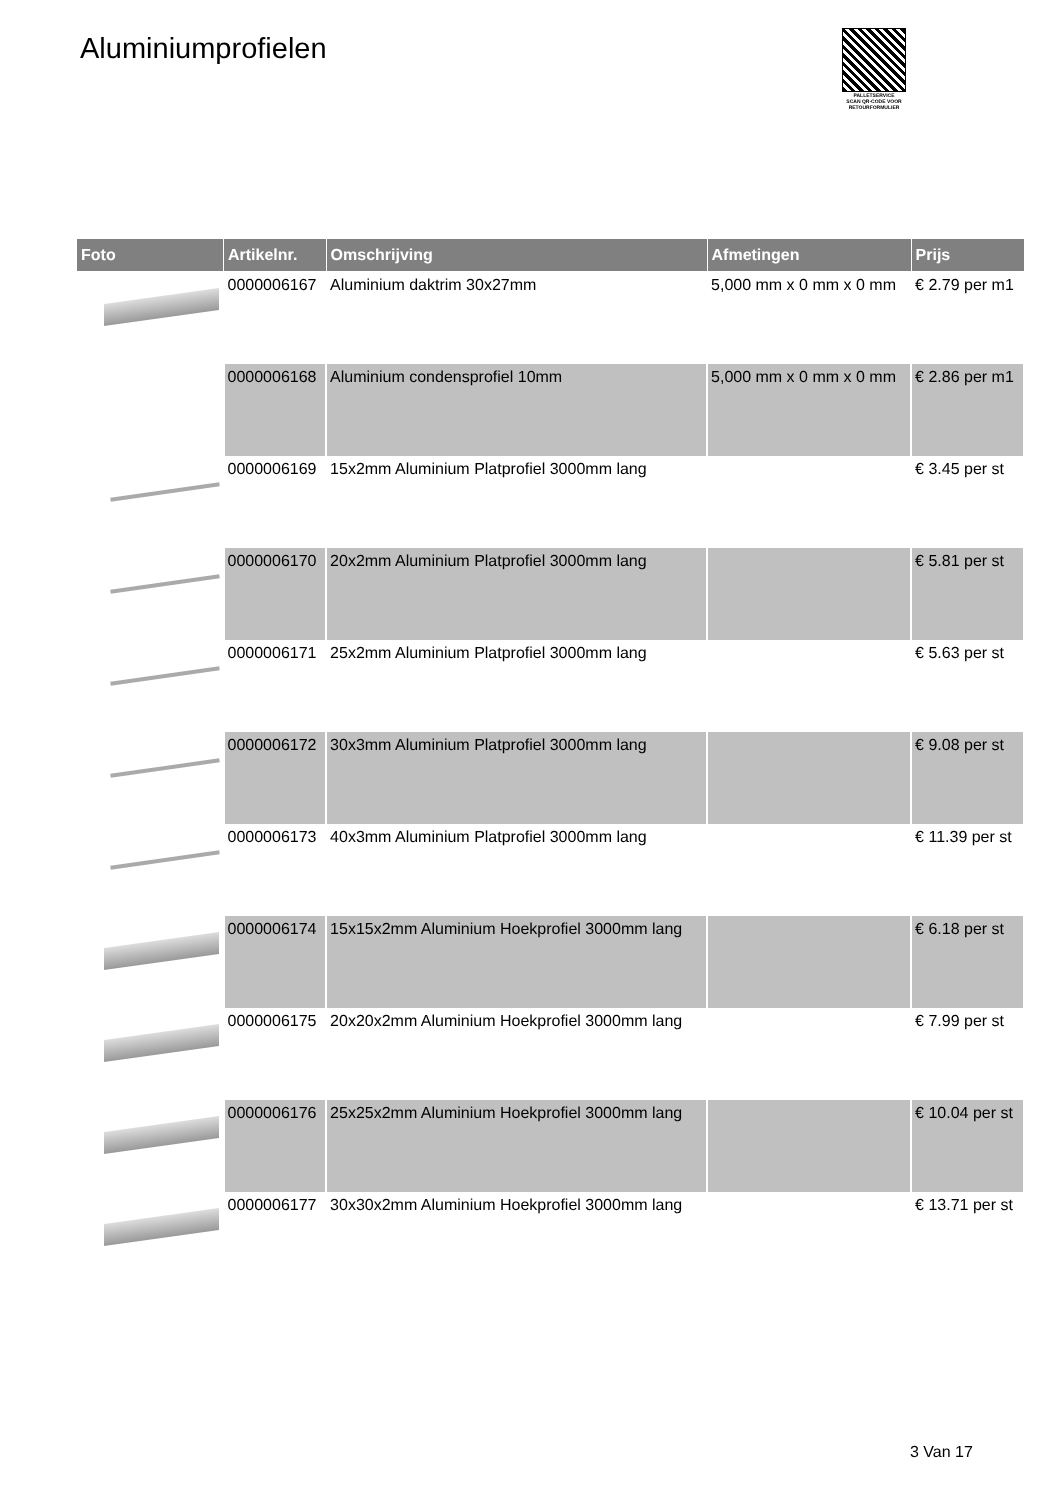Aluminiumprofielen
PALLETSERVICE
SCAN QR-CODE VOOR RETOURFORMULIER
| Foto | Artikelnr. | Omschrijving | Afmetingen | Prijs |
| --- | --- | --- | --- | --- |
| | 0000006167 | Aluminium daktrim 30x27mm | 5,000 mm x 0 mm x 0 mm | € 2.79 per m1 |
| | 0000006168 | Aluminium condensprofiel 10mm | 5,000 mm x 0 mm x 0 mm | € 2.86 per m1 |
| | 0000006169 | 15x2mm Aluminium Platprofiel 3000mm lang | | € 3.45 per st |
| | 0000006170 | 20x2mm Aluminium Platprofiel 3000mm lang | | € 5.81 per st |
| | 0000006171 | 25x2mm Aluminium Platprofiel 3000mm lang | | € 5.63 per st |
| | 0000006172 | 30x3mm Aluminium Platprofiel 3000mm lang | | € 9.08 per st |
| | 0000006173 | 40x3mm Aluminium Platprofiel 3000mm lang | | € 11.39 per st |
| | 0000006174 | 15x15x2mm Aluminium Hoekprofiel 3000mm lang | | € 6.18 per st |
| | 0000006175 | 20x20x2mm Aluminium Hoekprofiel 3000mm lang | | € 7.99 per st |
| | 0000006176 | 25x25x2mm Aluminium Hoekprofiel 3000mm lang | | € 10.04 per st |
| | 0000006177 | 30x30x2mm Aluminium Hoekprofiel 3000mm lang | | € 13.71 per st |
3 Van 17